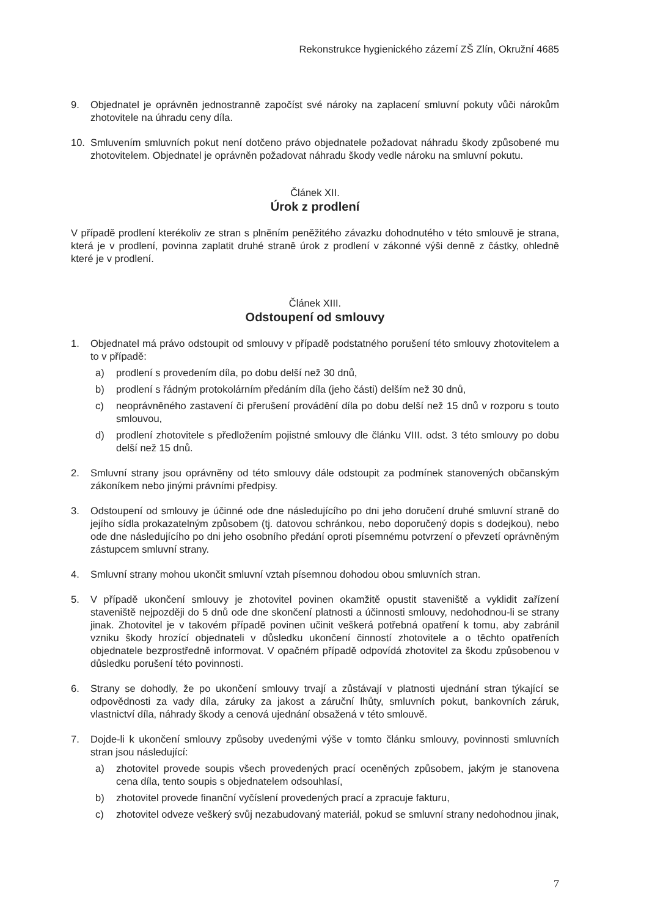Rekonstrukce hygienického zázemí ZŠ Zlín, Okružní 4685
9. Objednatel je oprávněn jednostranně započíst své nároky na zaplacení smluvní pokuty vůči nárokům zhotovitele na úhradu ceny díla.
10. Smluvením smluvních pokut není dotčeno právo objednatele požadovat náhradu škody způsobené mu zhotovitelem. Objednatel je oprávněn požadovat náhradu škody vedle nároku na smluvní pokutu.
Článek XII.
Úrok z prodlení
V případě prodlení kterékoliv ze stran s plněním peněžitého závazku dohodnutého v této smlouvě je strana, která je v prodlení, povinna zaplatit druhé straně úrok z prodlení v zákonné výši denně z částky, ohledně které je v prodlení.
Článek XIII.
Odstoupení od smlouvy
1. Objednatel má právo odstoupit od smlouvy v případě podstatného porušení této smlouvy zhotovitelem a to v případě:
a) prodlení s provedením díla, po dobu delší než 30 dnů,
b) prodlení s řádným protokolárním předáním díla (jeho části) delším než 30 dnů,
c) neoprávněného zastavení či přerušení provádění díla po dobu delší než 15 dnů v rozporu s touto smlouvou,
d) prodlení zhotovitele s předložením pojistné smlouvy dle článku VIII. odst. 3 této smlouvy po dobu delší než 15 dnů.
2. Smluvní strany jsou oprávněny od této smlouvy dále odstoupit za podmínek stanovených občanským zákoníkem nebo jinými právními předpisy.
3. Odstoupení od smlouvy je účinné ode dne následujícího po dni jeho doručení druhé smluvní straně do jejího sídla prokazatelným způsobem (tj. datovou schránkou, nebo doporučený dopis s dodejkou), nebo ode dne následujícího po dni jeho osobního předání oproti písemnému potvrzení o převzetí oprávněným zástupcem smluvní strany.
4. Smluvní strany mohou ukončit smluvní vztah písemnou dohodou obou smluvních stran.
5. V případě ukončení smlouvy je zhotovitel povinen okamžitě opustit staveniště a vyklidit zařízení staveniště nejpozději do 5 dnů ode dne skončení platnosti a účinnosti smlouvy, nedohodnou-li se strany jinak. Zhotovitel je v takovém případě povinen učinit veškerá potřebná opatření k tomu, aby zabránil vzniku škody hrozící objednateli v důsledku ukončení činností zhotovitele a o těchto opatřeních objednatele bezprostředně informovat. V opačném případě odpovídá zhotovitel za škodu způsobenou v důsledku porušení této povinnosti.
6. Strany se dohodly, že po ukončení smlouvy trvají a zůstávají v platnosti ujednání stran týkající se odpovědnosti za vady díla, záruky za jakost a záruční lhůty, smluvních pokut, bankovních záruk, vlastnictví díla, náhrady škody a cenová ujednání obsažená v této smlouvě.
7. Dojde-li k ukončení smlouvy způsoby uvedenými výše v tomto článku smlouvy, povinnosti smluvních stran jsou následující:
a) zhotovitel provede soupis všech provedených prací oceněných způsobem, jakým je stanovena cena díla, tento soupis s objednatelem odsouhlasí,
b) zhotovitel provede finanční vyčíslení provedených prací a zpracuje fakturu,
c) zhotovitel odveze veškerý svůj nezabudovaný materiál, pokud se smluvní strany nedohodnou jinak,
7